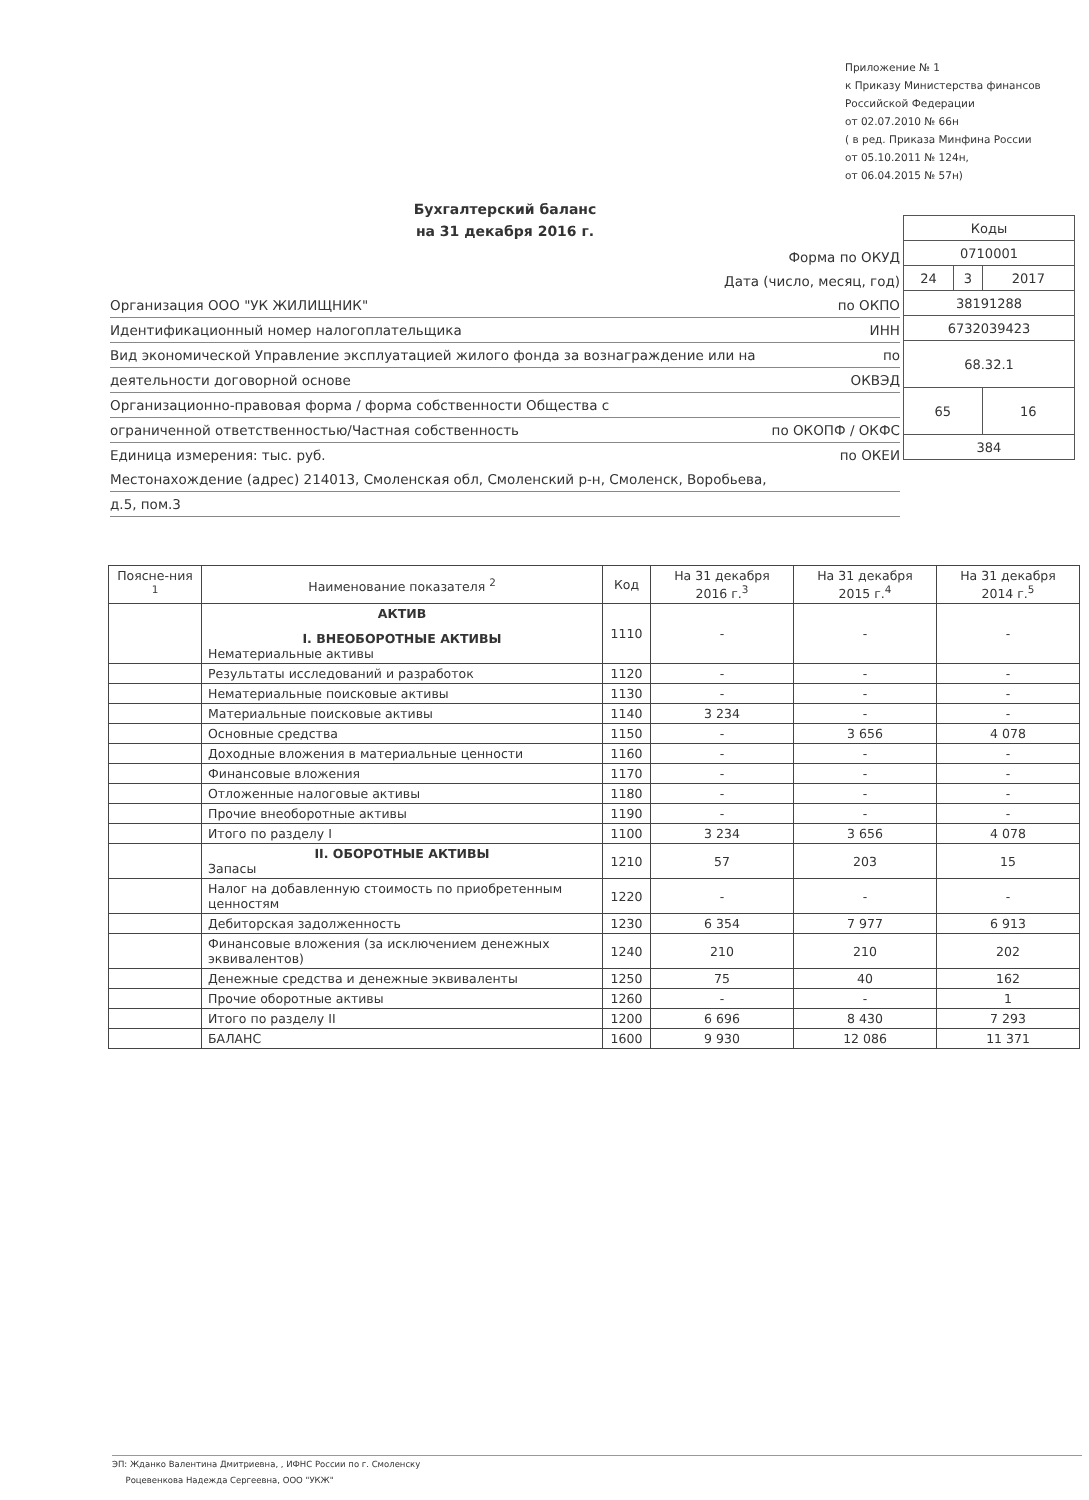Приложение № 1
к Приказу Министерства финансов
Российской Федерации
от 02.07.2010 № 66н
( в ред. Приказа Минфина России
от 05.10.2011 № 124н,
от 06.04.2015 № 57н)
Бухгалтерский баланс
на 31 декабря 2016 г.
| Коды | | |
| 0710001 | | |
| 24 | 3 | 2017 |
| 38191288 | | |
| 6732039423 | | |
| 68.32.1 | | |
| 65 | | 16 |
| 384 | | |
Форма по ОКУД
Дата (число, месяц, год)
Организация ООО "УК ЖИЛИЩНИК" по ОКПО
Идентификационный номер налогоплательщика ИНН
Вид экономической Управление эксплуатацией жилого фонда за вознаграждение или на по
деятельности договорной основе ОКВЭД
Организационно-правовая форма / форма собственности Общества с
ограниченной ответственностью/Частная собственность по ОКОПФ / ОКФС
Единица измерения: тыс. руб. по ОКЕИ
Местонахождение (адрес) 214013, Смоленская обл, Смоленский р-н, Смоленск, Воробьева,
д.5, пом.3
| Поясне-ния <sup>1</sup> | Наименование показателя <sup>2</sup> | Код | На 31 декабря 2016 г.<sup>3</sup> | На 31 декабря 2015 г.<sup>4</sup> | На 31 декабря 2014 г.<sup>5</sup> |
| --- | --- | --- | --- | --- | --- |
| | АКТИВ I. ВНЕОБОРОТНЫЕ АКТИВЫ Нематериальные активы | 1110 | - | - | - |
| | Результаты исследований и разработок | 1120 | - | - | - |
| | Нематериальные поисковые активы | 1130 | - | - | - |
| | Материальные поисковые активы | 1140 | 3 234 | - | - |
| | Основные средства | 1150 | - | 3 656 | 4 078 |
| | Доходные вложения в материальные ценности | 1160 | - | - | - |
| | Финансовые вложения | 1170 | - | - | - |
| | Отложенные налоговые активы | 1180 | - | - | - |
| | Прочие внеоборотные активы | 1190 | - | - | - |
| | Итого по разделу I | 1100 | 3 234 | 3 656 | 4 078 |
| | II. ОБОРОТНЫЕ АКТИВЫ Запасы | 1210 | 57 | 203 | 15 |
| | Налог на добавленную стоимость по приобретенным ценностям | 1220 | - | - | - |
| | Дебиторская задолженность | 1230 | 6 354 | 7 977 | 6 913 |
| | Финансовые вложения (за исключением денежных эквивалентов) | 1240 | 210 | 210 | 202 |
| | Денежные средства и денежные эквиваленты | 1250 | 75 | 40 | 162 |
| | Прочие оборотные активы | 1260 | - | - | 1 |
| | Итого по разделу II | 1200 | 6 696 | 8 430 | 7 293 |
| | БАЛАНС | 1600 | 9 930 | 12 086 | 11 371 |
ЭП: Жданко Валентина Дмитриевна, , ИФНС России по г. Смоленску
Роцевенкова Надежда Сергеевна, ООО "УКЖ"